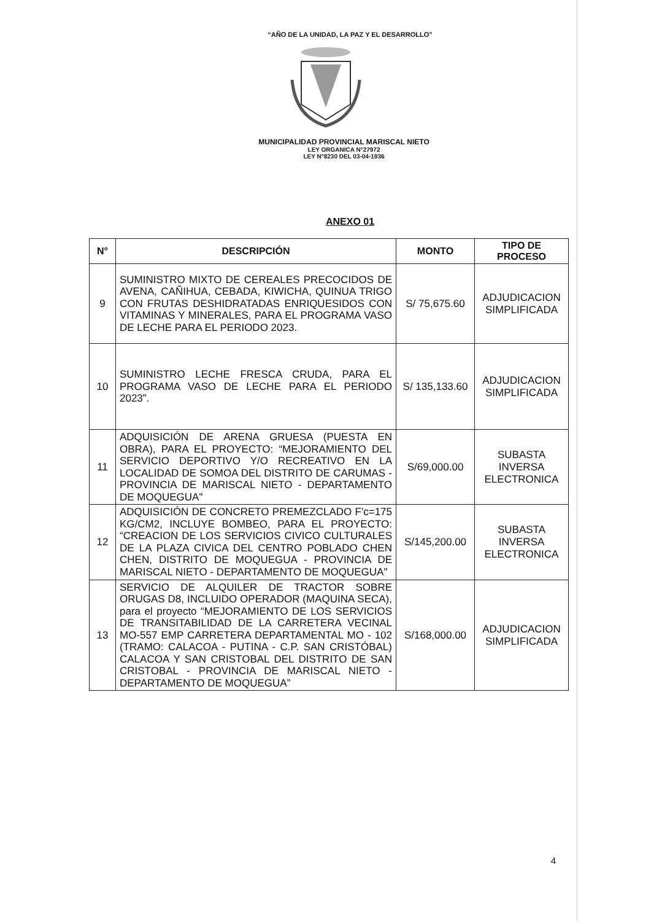“AÑO DE LA UNIDAD, LA PAZ Y EL DESARROLLO”
MUNICIPALIDAD PROVINCIAL MARISCAL NIETO
LEY ORGANICA N°27972
LEY N°8230 DEL 03-04-1936
ANEXO 01
| N° | DESCRIPCIÓN | MONTO | TIPO DE PROCESO |
| --- | --- | --- | --- |
| 9 | SUMINISTRO MIXTO DE CEREALES PRECOCIDOS DE AVENA, CAÑIHUA, CEBADA, KIWICHA, QUINUA TRIGO CON FRUTAS DESHIDRATADAS ENRIQUESIDOS CON VITAMINAS Y MINERALES, PARA EL PROGRAMA VASO DE LECHE PARA EL PERIODO 2023. | S/ 75,675.60 | ADJUDICACION SIMPLIFICADA |
| 10 | SUMINISTRO LECHE FRESCA CRUDA, PARA EL PROGRAMA VASO DE LECHE PARA EL PERIODO 2023”. | S/ 135,133.60 | ADJUDICACION SIMPLIFICADA |
| 11 | ADQUISICIÓN DE ARENA GRUESA (PUESTA EN OBRA), PARA EL PROYECTO: “MEJORAMIENTO DEL SERVICIO DEPORTIVO Y/O RECREATIVO EN LA LOCALIDAD DE SOMOA DEL DISTRITO DE CARUMAS - PROVINCIA DE MARISCAL NIETO - DEPARTAMENTO DE MOQUEGUA" | S/69,000.00 | SUBASTA INVERSA ELECTRONICA |
| 12 | ADQUISICIÓN DE CONCRETO PREMEZCLADO F'c=175 KG/CM2, INCLUYE BOMBEO, PARA EL PROYECTO: “CREACION DE LOS SERVICIOS CIVICO CULTURALES DE LA PLAZA CIVICA DEL CENTRO POBLADO CHEN CHEN, DISTRITO DE MOQUEGUA - PROVINCIA DE MARISCAL NIETO - DEPARTAMENTO DE MOQUEGUA" | S/145,200.00 | SUBASTA INVERSA ELECTRONICA |
| 13 | SERVICIO DE ALQUILER DE TRACTOR SOBRE ORUGAS D8, INCLUIDO OPERADOR (MAQUINA SECA), para el proyecto “MEJORAMIENTO DE LOS SERVICIOS DE TRANSITABILIDAD DE LA CARRETERA VECINAL MO-557 EMP CARRETERA DEPARTAMENTAL MO - 102 (TRAMO: CALACOA - PUTINA - C.P. SAN CRISTÓBAL) CALACOA Y SAN CRISTOBAL DEL DISTRITO DE SAN CRISTOBAL - PROVINCIA DE MARISCAL NIETO - DEPARTAMENTO DE MOQUEGUA” | S/168,000.00 | ADJUDICACION SIMPLIFICADA |
4